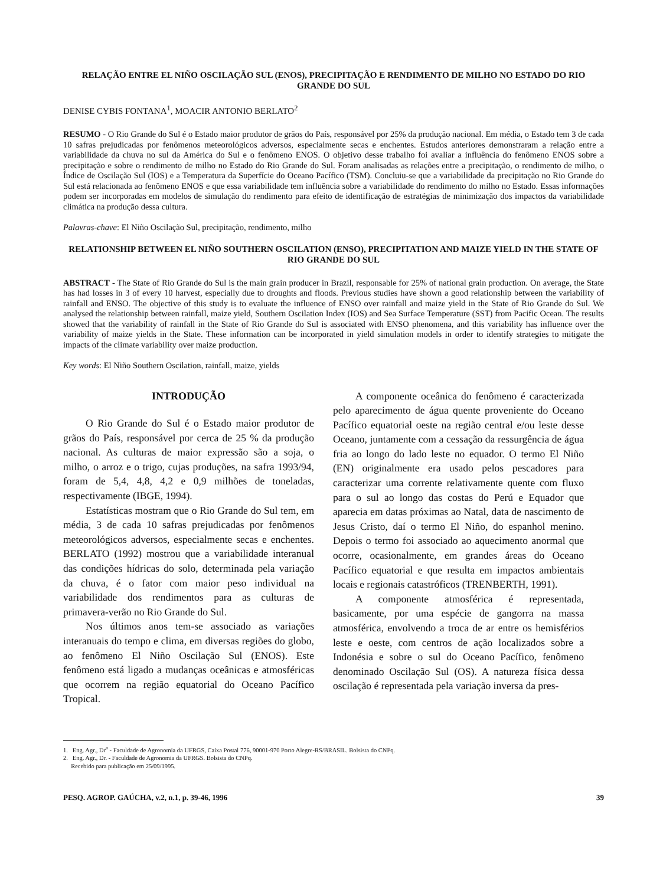RELAÇÃO ENTRE EL NIÑO OSCILAÇÃO SUL (ENOS), PRECIPITAÇÃO E RENDIMENTO DE MILHO NO ESTADO DO RIO GRANDE DO SUL
DENISE CYBIS FONTANA<sup>1</sup>, MOACIR ANTONIO BERLATO<sup>2</sup>
RESUMO - O Rio Grande do Sul é o Estado maior produtor de grãos do País, responsável por 25% da produção nacional. Em média, o Estado tem 3 de cada 10 safras prejudicadas por fenômenos meteorológicos adversos, especialmente secas e enchentes. Estudos anteriores demonstraram a relação entre a variabilidade da chuva no sul da América do Sul e o fenômeno ENOS. O objetivo desse trabalho foi avaliar a influência do fenômeno ENOS sobre a precipitação e sobre o rendimento de milho no Estado do Rio Grande do Sul. Foram analisadas as relações entre a precipitação, o rendimento de milho, o Índice de Oscilação Sul (IOS) e a Temperatura da Superfície do Oceano Pacífico (TSM). Concluiu-se que a variabilidade da precipitação no Rio Grande do Sul está relacionada ao fenômeno ENOS e que essa variabilidade tem influência sobre a variabilidade do rendimento do milho no Estado. Essas informações podem ser incorporadas em modelos de simulação do rendimento para efeito de identificação de estratégias de minimização dos impactos da variabilidade climática na produção dessa cultura.
Palavras-chave: El Niño Oscilação Sul, precipitação, rendimento, milho
RELATIONSHIP BETWEEN EL NIÑO SOUTHERN OSCILATION (ENSO), PRECIPITATION AND MAIZE YIELD IN THE STATE OF RIO GRANDE DO SUL
ABSTRACT - The State of Rio Grande do Sul is the main grain producer in Brazil, responsable for 25% of national grain production. On average, the State has had losses in 3 of every 10 harvest, especially due to droughts and floods. Previous studies have shown a good relationship between the variability of rainfall and ENSO. The objective of this study is to evaluate the influence of ENSO over rainfall and maize yield in the State of Rio Grande do Sul. We analysed the relationship between rainfall, maize yield, Southern Oscilation Index (IOS) and Sea Surface Temperature (SST) from Pacific Ocean. The results showed that the variability of rainfall in the State of Rio Grande do Sul is associated with ENSO phenomena, and this variability has influence over the variability of maize yields in the State. These information can be incorporated in yield simulation models in order to identify strategies to mitigate the impacts of the climate variability over maize production.
Key words: El Niño Southern Oscilation, rainfall, maize, yields
INTRODUÇÃO
O Rio Grande do Sul é o Estado maior produtor de grãos do País, responsável por cerca de 25 % da produção nacional. As culturas de maior expressão são a soja, o milho, o arroz e o trigo, cujas produções, na safra 1993/94, foram de 5,4, 4,8, 4,2 e 0,9 milhões de toneladas, respectivamente (IBGE, 1994).
Estatísticas mostram que o Rio Grande do Sul tem, em média, 3 de cada 10 safras prejudicadas por fenômenos meteorológicos adversos, especialmente secas e enchentes. BERLATO (1992) mostrou que a variabilidade interanual das condições hídricas do solo, determinada pela variação da chuva, é o fator com maior peso individual na variabilidade dos rendimentos para as culturas de primavera-verão no Rio Grande do Sul.
Nos últimos anos tem-se associado as variações interanuais do tempo e clima, em diversas regiões do globo, ao fenômeno El Niño Oscilação Sul (ENOS). Este fenômeno está ligado a mudanças oceânicas e atmosféricas que ocorrem na região equatorial do Oceano Pacífico Tropical.
A componente oceânica do fenômeno é caracterizada pelo aparecimento de água quente proveniente do Oceano Pacífico equatorial oeste na região central e/ou leste desse Oceano, juntamente com a cessação da ressurgência de água fria ao longo do lado leste no equador. O termo El Niño (EN) originalmente era usado pelos pescadores para caracterizar uma corrente relativamente quente com fluxo para o sul ao longo das costas do Perú e Equador que aparecia em datas próximas ao Natal, data de nascimento de Jesus Cristo, daí o termo El Niño, do espanhol menino. Depois o termo foi associado ao aquecimento anormal que ocorre, ocasionalmente, em grandes áreas do Oceano Pacífico equatorial e que resulta em impactos ambientais locais e regionais catastróficos (TRENBERTH, 1991).
A componente atmosférica é representada, basicamente, por uma espécie de gangorra na massa atmosférica, envolvendo a troca de ar entre os hemisférios leste e oeste, com centros de ação localizados sobre a Indonésia e sobre o sul do Oceano Pacífico, fenômeno denominado Oscilação Sul (OS). A natureza física dessa oscilação é representada pela variação inversa da pres-
1. Eng. Agr., Dr<sup>a</sup> - Faculdade de Agronomia da UFRGS, Caixa Postal 776, 90001-970 Porto Alegre-RS/BRASIL. Bolsista do CNPq.
2. Eng. Agr., Dr. - Faculdade de Agronomia da UFRGS. Bolsista do CNPq.
Recebido para publicação em 25/09/1995.
PESQ. AGROP. GAÚCHA, v.2, n.1, p. 39-46, 1996 39